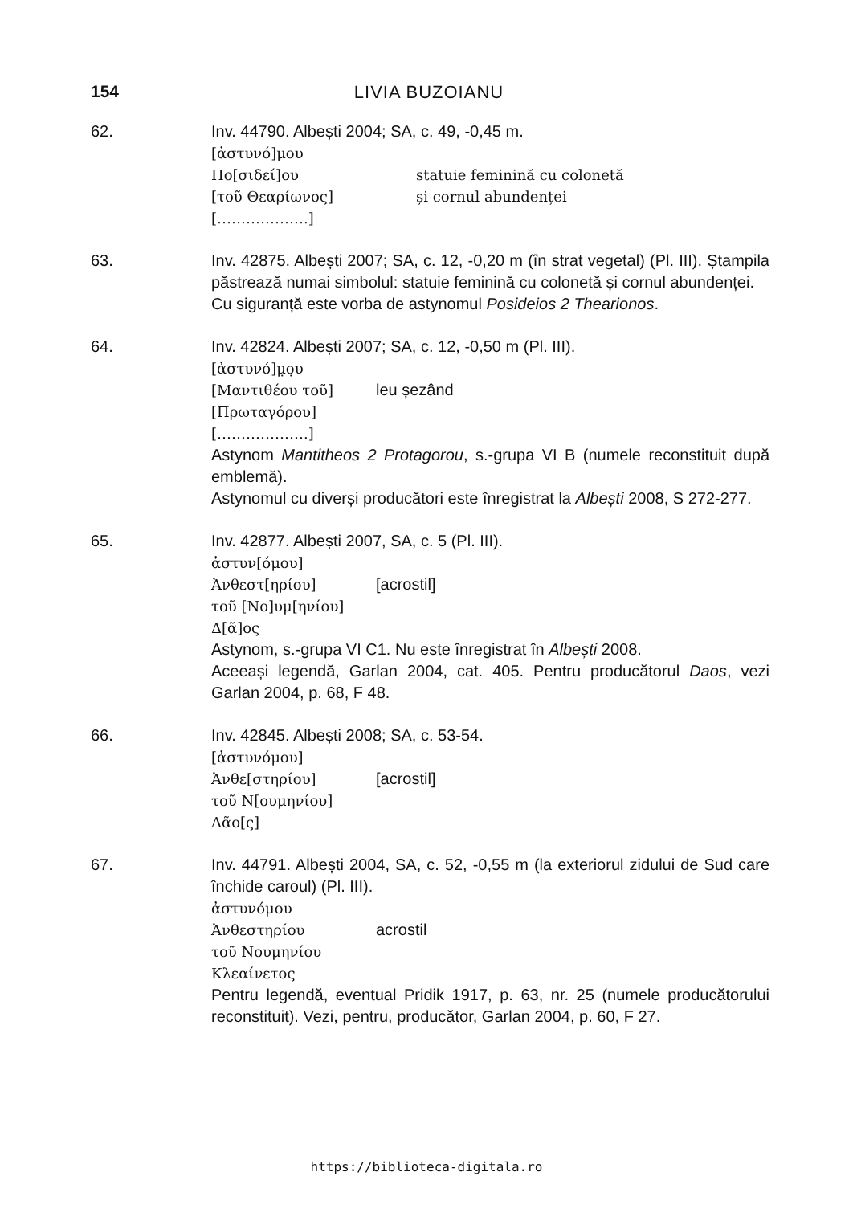154 LIVIA BUZOIANU
62. Inv. 44790. Albești 2004; SA, c. 49, -0,45 m.
[ἀστυνό]μου
Πο[σιδεί]ου statuie feminină cu colonetă
[τοῦ Θεαρίωνος] și cornul abundenței
[……………….]
63. Inv. 42875. Albești 2007; SA, c. 12, -0,20 m (în strat vegetal) (Pl. III). Ștampila păstrează numai simbolul: statuie feminină cu colonetă și cornul abundenței.
Cu siguranță este vorba de astynomul Posideios 2 Thearionos.
64. Inv. 42824. Albești 2007; SA, c. 12, -0,50 m (Pl. III).
[ἀστυνό]μ̣ο̣υ
[Μαντιθέου τοῦ] leu șezând
[Πρωταγόρου]
[……………….]
Astynom Mantitheos 2 Protagorou, s.-grupa VI B (numele reconstituit după emblemă).
Astynomul cu diverși producători este înregistrat la Albești 2008, S 272-277.
65. Inv. 42877. Albești 2007, SA, c. 5 (Pl. III).
ἀστυν[όμου]
Ἀνθεστ[ηρίου] [acrostil]
τοῦ [Νο]υμ[ηνίου]
Δ[ᾶ]ος
Astynom, s.-grupa VI C1. Nu este înregistrat în Albești 2008.
Aceeași legendă, Garlan 2004, cat. 405. Pentru producătorul Daos, vezi Garlan 2004, p. 68, F 48.
66. Inv. 42845. Albești 2008; SA, c. 53-54.
[ἀστυνόμου]
Ἀνθε[στηρίου] [acrostil]
τοῦ Ν[ουμηνίου]
Δᾶο[ς]
67. Inv. 44791. Albești 2004, SA, c. 52, -0,55 m (la exteriorul zidului de Sud care închide caroul) (Pl. III).
ἀστυνόμου
Ἀνθεστηρίου acrostil
τοῦ Νουμηνίου
Κλεαίνετος
Pentru legendă, eventual Pridik 1917, p. 63, nr. 25 (numele producătorului reconstituit). Vezi, pentru, producător, Garlan 2004, p. 60, F 27.
https://biblioteca-digitala.ro